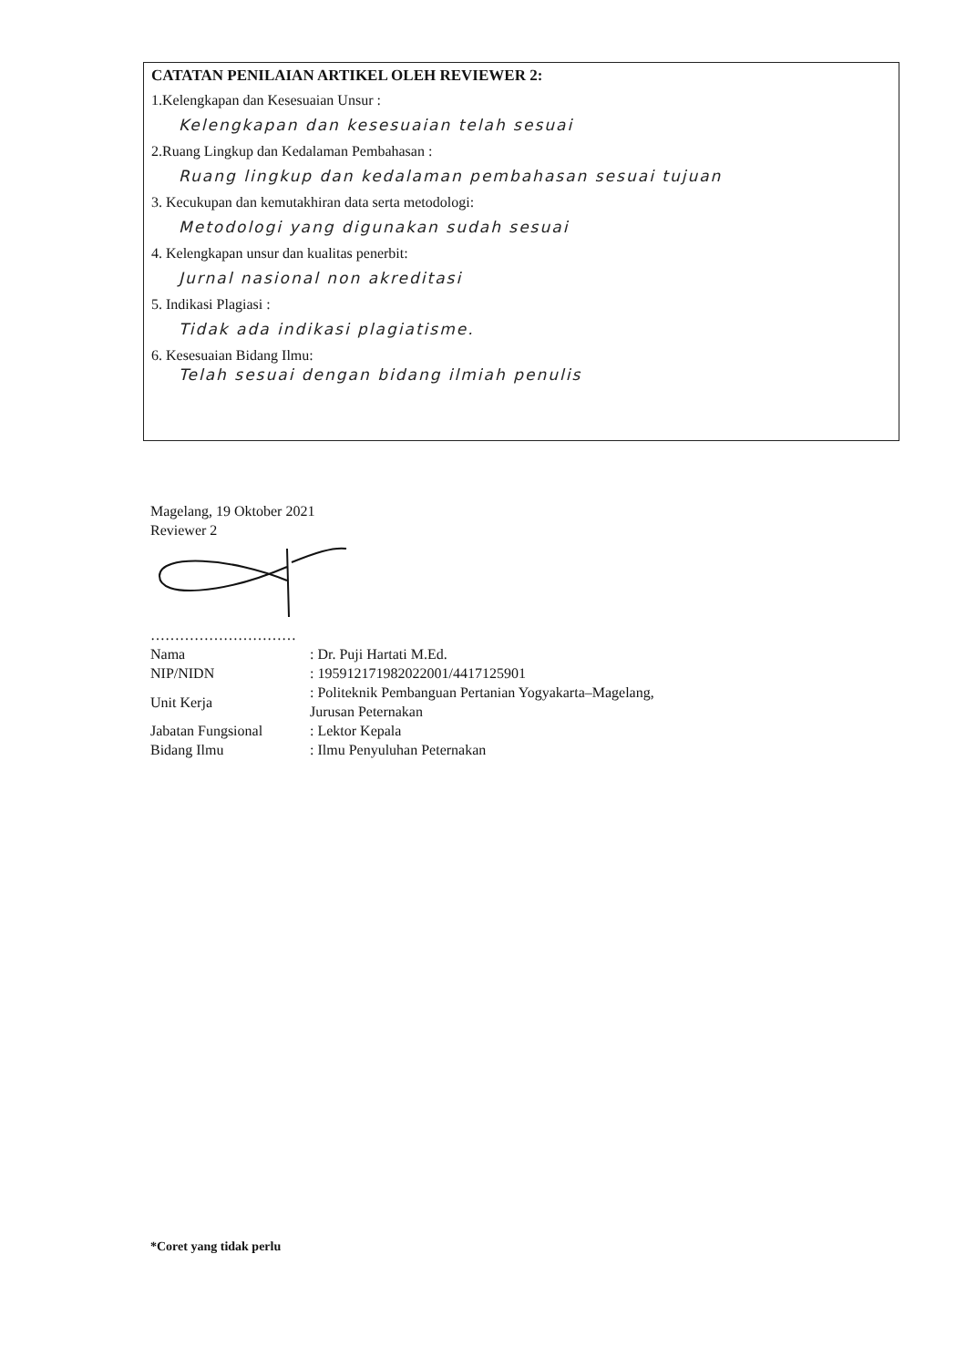CATATAN PENILAIAN ARTIKEL OLEH REVIEWER 2:
1.Kelengkapan dan Kesesuaian Unsur :
Kelengkapan dan kesesuaian telah sesuai
2.Ruang Lingkup dan Kedalaman Pembahasan :
Ruang lingkup dan kedalaman pembahasan sesuai tujuan
3. Kecukupan dan kemutakhiran data serta metodologi:
Metodologi yang digunakan sudah sesuai
4. Kelengkapan unsur dan kualitas penerbit:
Jurnal nasional non akreditasi
5. Indikasi Plagiasi :
Tidak ada indikasi plagiatisme.
6. Kesesuaian Bidang Ilmu:
Telah sesuai dengan bidang ilmiah penulis
Magelang, 19 Oktober 2021
Reviewer 2
…………………………
| Nama | : Dr. Puji Hartati M.Ed. |
| NIP/NIDN | : 195912171982022001/4417125901 |
| Unit Kerja | : Politeknik Pembanguan Pertanian Yogyakarta–Magelang, Jurusan Peternakan |
| Jabatan Fungsional | : Lektor Kepala |
| Bidang Ilmu | : Ilmu Penyuluhan Peternakan |
*Coret yang tidak perlu